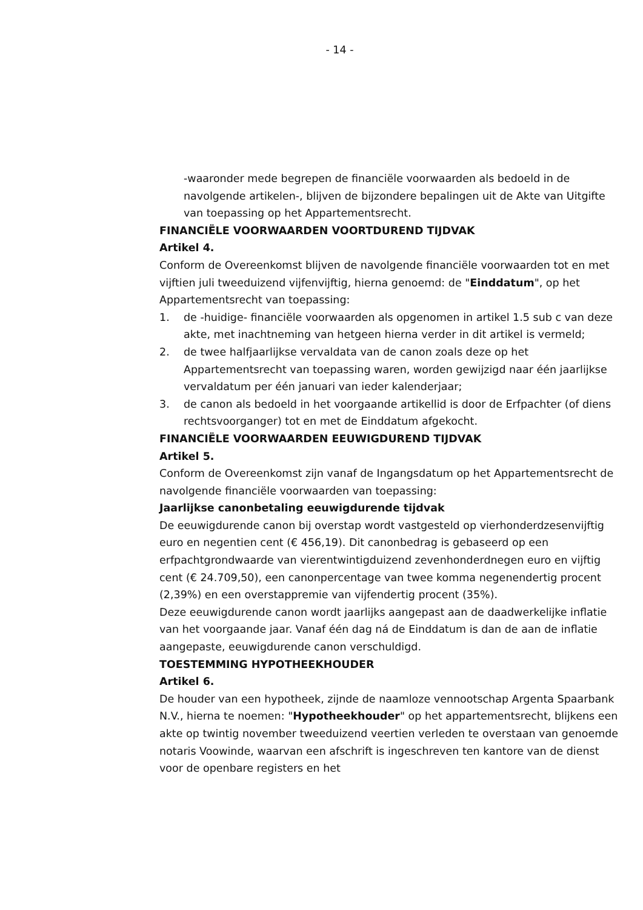- 14 -
-waaronder mede begrepen de financiële voorwaarden als bedoeld in de navolgende artikelen-, blijven de bijzondere bepalingen uit de Akte van Uitgifte van toepassing op het Appartementsrecht.
FINANCIËLE VOORWAARDEN VOORTDUREND TIJDVAK
Artikel 4.
Conform de Overeenkomst blijven de navolgende financiële voorwaarden tot en met vijftien juli tweeduizend vijfenvijftig, hierna genoemd: de "Einddatum", op het Appartementsrecht van toepassing:
1. de -huidige- financiële voorwaarden als opgenomen in artikel 1.5 sub c van deze akte, met inachtneming van hetgeen hierna verder in dit artikel is vermeld;
2. de twee halfjaarlijkse vervaldata van de canon zoals deze op het Appartementsrecht van toepassing waren, worden gewijzigd naar één jaarlijkse vervaldatum per één januari van ieder kalenderjaar;
3. de canon als bedoeld in het voorgaande artikellid is door de Erfpachter (of diens rechtsvoorganger) tot en met de Einddatum afgekocht.
FINANCIËLE VOORWAARDEN EEUWIGDUREND TIJDVAK
Artikel 5.
Conform de Overeenkomst zijn vanaf de Ingangsdatum op het Appartementsrecht de navolgende financiële voorwaarden van toepassing:
Jaarlijkse canonbetaling eeuwigdurende tijdvak
De eeuwigdurende canon bij overstap wordt vastgesteld op vierhonderdzesenvijftig euro en negentien cent (€ 456,19). Dit canonbedrag is gebaseerd op een erfpachtgrondwaarde van vierentwintigduizend zevenhonderdnegen euro en vijftig cent (€ 24.709,50), een canonpercentage van twee komma negenendertig procent (2,39%) en een overstappremie van vijfendertig procent (35%).
Deze eeuwigdurende canon wordt jaarlijks aangepast aan de daadwerkelijke inflatie van het voorgaande jaar. Vanaf één dag ná de Einddatum is dan de aan de inflatie aangepaste, eeuwigdurende canon verschuldigd.
TOESTEMMING HYPOTHEEKHOUDER
Artikel 6.
De houder van een hypotheek, zijnde de naamloze vennootschap Argenta Spaarbank N.V., hierna te noemen: "Hypotheekhouder" op het appartementsrecht, blijkens een akte op twintig november tweeduizend veertien verleden te overstaan van genoemde notaris Voowinde, waarvan een afschrift is ingeschreven ten kantore van de dienst voor de openbare registers en het